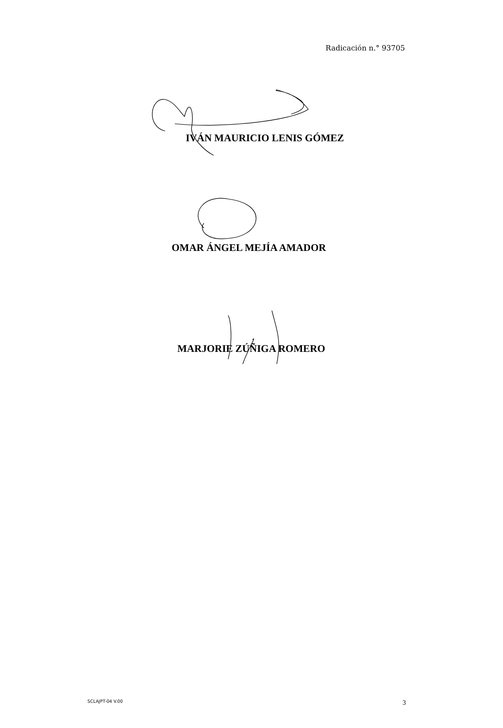Radicación n.° 93705
IVÁN MAURICIO LENIS GÓMEZ
OMAR ÁNGEL MEJÍA AMADOR
MARJORIE ZÚÑIGA ROMERO
SCLAJPT-04 V.00 3